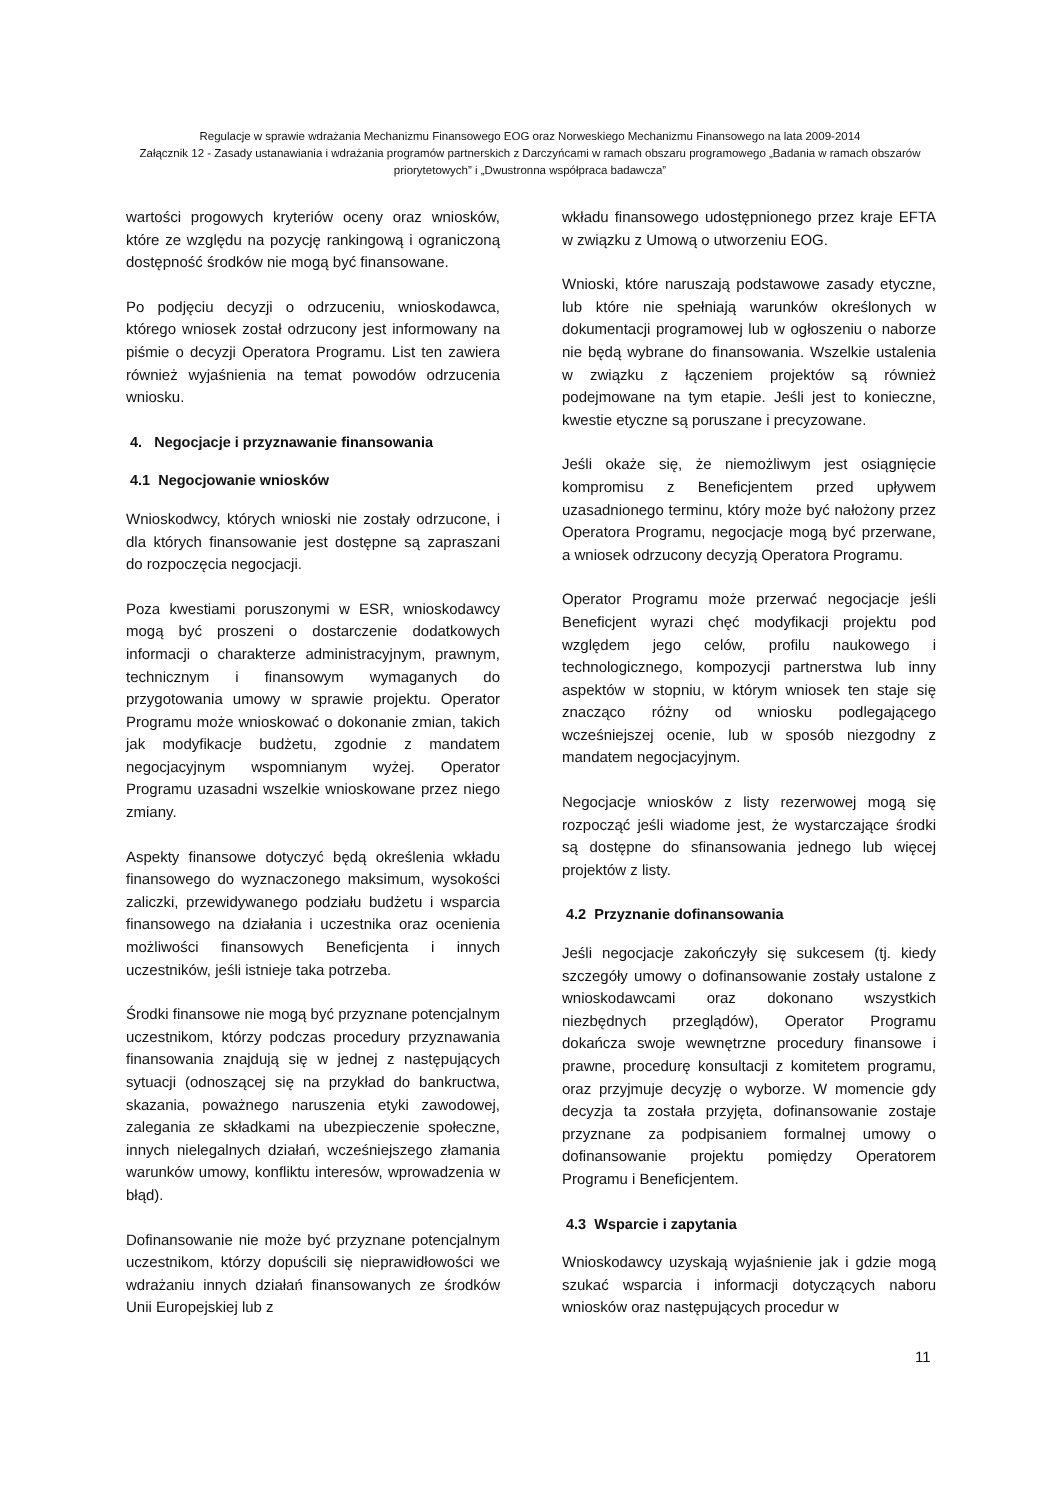Regulacje w sprawie wdrażania Mechanizmu Finansowego EOG oraz Norweskiego Mechanizmu Finansowego na lata 2009-2014
Załącznik 12 - Zasady ustanawiania i wdrażania programów partnerskich z Darczyńcami w ramach obszaru programowego „Badania w ramach obszarów priorytetowych” i „Dwustronna współpraca badawcza”
wartości progowych kryteriów oceny oraz wniosków, które ze względu na pozycję rankingową i ograniczoną dostępność środków nie mogą być finansowane.
Po podjęciu decyzji o odrzuceniu, wnioskodawca, którego wniosek został odrzucony jest informowany na piśmie o decyzji Operatora Programu. List ten zawiera również wyjaśnienia na temat powodów odrzucenia wniosku.
4. Negocjacje i przyznawanie finansowania
4.1 Negocjowanie wniosków
Wnioskodwcy, których wnioski nie zostały odrzucone, i dla których finansowanie jest dostępne są zapraszani do rozpoczęcia negocjacji.
Poza kwestiami poruszonymi w ESR, wnioskodawcy mogą być proszeni o dostarczenie dodatkowych informacji o charakterze administracyjnym, prawnym, technicznym i finansowym wymaganych do przygotowania umowy w sprawie projektu. Operator Programu może wnioskować o dokonanie zmian, takich jak modyfikacje budżetu, zgodnie z mandatem negocjacyjnym wspomnianym wyżej. Operator Programu uzasadni wszelkie wnioskowane przez niego zmiany.
Aspekty finansowe dotyczyć będą określenia wkładu finansowego do wyznaczonego maksimum, wysokości zaliczki, przewidywanego podziału budżetu i wsparcia finansowego na działania i uczestnika oraz ocenienia możliwości finansowych Beneficjenta i innych uczestników, jeśli istnieje taka potrzeba.
Środki finansowe nie mogą być przyznane potencjalnym uczestnikom, którzy podczas procedury przyznawania finansowania znajdują się w jednej z następujących sytuacji (odnoszącej się na przykład do bankructwa, skazania, poważnego naruszenia etyki zawodowej, zalegania ze składkami na ubezpieczenie społeczne, innych nielegalnych działań, wcześniejszego złamania warunków umowy, konfliktu interesów, wprowadzenia w błąd).
Dofinansowanie nie może być przyznane potencjalnym uczestnikom, którzy dopuścili się nieprawidłowości we wdrażaniu innych działań finansowanych ze środków Unii Europejskiej lub z
wkładu finansowego udostępnionego przez kraje EFTA w związku z Umową o utworzeniu EOG.
Wnioski, które naruszają podstawowe zasady etyczne, lub które nie spełniają warunków określonych w dokumentacji programowej lub w ogłoszeniu o naborze nie będą wybrane do finansowania. Wszelkie ustalenia w związku z łączeniem projektów są również podejmowane na tym etapie. Jeśli jest to konieczne, kwestie etyczne są poruszane i precyzowane.
Jeśli okaże się, że niemożliwym jest osiągnięcie kompromisu z Beneficjentem przed upływem uzasadnionego terminu, który może być nałożony przez Operatora Programu, negocjacje mogą być przerwane, a wniosek odrzucony decyzją Operatora Programu.
Operator Programu może przerwać negocjacje jeśli Beneficjent wyrazi chęć modyfikacji projektu pod względem jego celów, profilu naukowego i technologicznego, kompozycji partnerstwa lub inny aspektów w stopniu, w którym wniosek ten staje się znacząco różny od wniosku podlegającego wcześniejszej ocenie, lub w sposób niezgodny z mandatem negocjacyjnym.
Negocjacje wniosków z listy rezerwowej mogą się rozpocząć jeśli wiadome jest, że wystarczające środki są dostępne do sfinansowania jednego lub więcej projektów z listy.
4.2 Przyznanie dofinansowania
Jeśli negocjacje zakończyły się sukcesem (tj. kiedy szczegóły umowy o dofinansowanie zostały ustalone z wnioskodawcami oraz dokonano wszystkich niezbędnych przeglądów), Operator Programu dokańcza swoje wewnętrzne procedury finansowe i prawne, procedurę konsultacji z komitetem programu, oraz przyjmuje decyzję o wyborze. W momencie gdy decyzja ta została przyjęta, dofinansowanie zostaje przyznane za podpisaniem formalnej umowy o dofinansowanie projektu pomiędzy Operatorem Programu i Beneficjentem.
4.3 Wsparcie i zapytania
Wnioskodawcy uzyskają wyjaśnienie jak i gdzie mogą szukać wsparcia i informacji dotyczących naboru wniosków oraz następujących procedur w
11